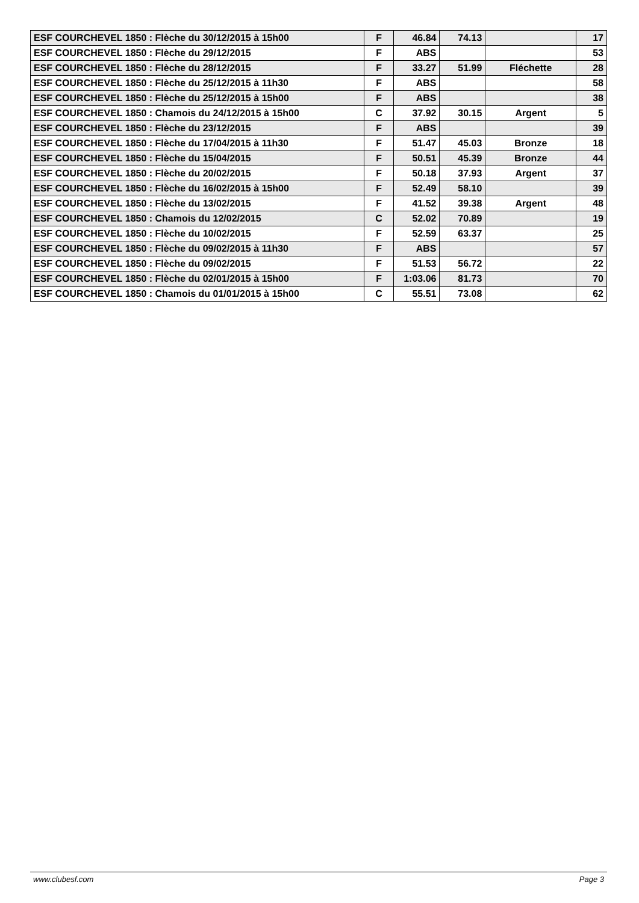| ESF COURCHEVEL 1850 : Flèche du 30/12/2015 à 15h00 | F | 46.84 | 74.13 | | 17 |
| ESF COURCHEVEL 1850 : Flèche du 29/12/2015 | F | ABS | | | 53 |
| ESF COURCHEVEL 1850 : Flèche du 28/12/2015 | F | 33.27 | 51.99 | Fléchette | 28 |
| ESF COURCHEVEL 1850 : Flèche du 25/12/2015 à 11h30 | F | ABS | | | 58 |
| ESF COURCHEVEL 1850 : Flèche du 25/12/2015 à 15h00 | F | ABS | | | 38 |
| ESF COURCHEVEL 1850 : Chamois du 24/12/2015 à 15h00 | C | 37.92 | 30.15 | Argent | 5 |
| ESF COURCHEVEL 1850 : Flèche du 23/12/2015 | F | ABS | | | 39 |
| ESF COURCHEVEL 1850 : Flèche du 17/04/2015 à 11h30 | F | 51.47 | 45.03 | Bronze | 18 |
| ESF COURCHEVEL 1850 : Flèche du 15/04/2015 | F | 50.51 | 45.39 | Bronze | 44 |
| ESF COURCHEVEL 1850 : Flèche du 20/02/2015 | F | 50.18 | 37.93 | Argent | 37 |
| ESF COURCHEVEL 1850 : Flèche du 16/02/2015 à 15h00 | F | 52.49 | 58.10 | | 39 |
| ESF COURCHEVEL 1850 : Flèche du 13/02/2015 | F | 41.52 | 39.38 | Argent | 48 |
| ESF COURCHEVEL 1850 : Chamois du 12/02/2015 | C | 52.02 | 70.89 | | 19 |
| ESF COURCHEVEL 1850 : Flèche du 10/02/2015 | F | 52.59 | 63.37 | | 25 |
| ESF COURCHEVEL 1850 : Flèche du 09/02/2015 à 11h30 | F | ABS | | | 57 |
| ESF COURCHEVEL 1850 : Flèche du 09/02/2015 | F | 51.53 | 56.72 | | 22 |
| ESF COURCHEVEL 1850 : Flèche du 02/01/2015 à 15h00 | F | 1:03.06 | 81.73 | | 70 |
| ESF COURCHEVEL 1850 : Chamois du 01/01/2015 à 15h00 | C | 55.51 | 73.08 | | 62 |
www.clubesf.com Page 3